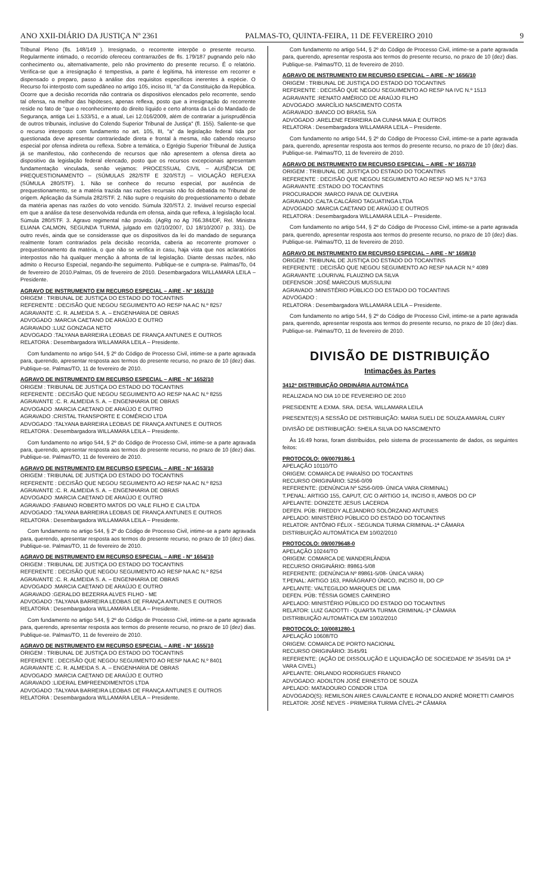ANO XXII-DIÁRIO DA JUSTIÇA Nº 2361 PALMAS-TO, QUINTA-FEIRA, 11 DE FEVEREIRO 2010 9
Tribunal Pleno (fls. 148/149 ). Irresignado, o recorrente interpõe o presente recurso. Regularmente intimado, o recorrido ofereceu contrarrazões de fls. 179/187 pugnando pelo não conhecimento ou, alternativamente, pelo não provimento do presente recurso. É o relatório. Verifica-se que a irresignação é tempestiva, a parte é legítima, há interesse em recorrer e dispensado o preparo, passo à análise dos requisitos específicos inerentes à espécie. O Recurso foi interposto com supedâneo no artigo 105, inciso III, "a" da Constituição da República. Ocorre que a decisão recorrida não contraria os dispositivos elencados pelo recorrente, sendo tal ofensa, na melhor das hipóteses, apenas reflexa, posto que a irresignação do recorrente reside no fato de "que o reconhecimento do direito líquido e certo afronta da Lei do Mandado de Segurança, antiga Lei 1.533/51, e a atual, Lei 12.016/2009, além de contrariar a jurisprudência de outros tribunais, inclusive do Colendo Superior Tribunal de Justiça" (fl. 155). Saliente-se que o recurso interposto com fundamento no art. 105, III, "a" da legislação federal tida por questionada deve apresentar contrariedade direta e frontal à mesma, não cabendo recurso especial por ofensa indireta ou reflexa. Sobre a temática, o Egrégio Superior Tribunal de Justiça já se manifestou, não conhecendo de recursos que não apresentem a ofensa direta ao dispositivo da legislação federal elencado, posto que os recursos excepcionais apresentam fundamentação vinculada, senão vejamos: PROCESSUAL CIVIL – AUSÊNCIA DE PREQUESTIONAMENTO – (SÚMULAS 282/STF E 320/STJ) – VIOLAÇÃO REFLEXA (SÚMULA 280/STF). 1. Não se conhece do recurso especial, por ausência de prequestionamento, se a matéria trazida nas razões recursais não foi debatida no Tribunal de origem. Aplicação da Súmula 282/STF. 2. Não supre o requisito do prequestionamento o debate da matéria apenas nas razões do voto vencido. Súmula 320/STJ. 2. Inviável recurso especial em que a análise da tese desenvolvida redunda em ofensa, ainda que reflexa, à legislação local. Súmula 280/STF. 3. Agravo regimental não provido. (AgRg no Ag 766.384/DF, Rel. Ministra ELIANA CALMON, SEGUNDA TURMA, julgado em 02/10/2007, DJ 18/10/2007 p. 331). De outro revés, ainda que se considerasse que os dispositivos da lei do mandado de segurança realmente foram contrariados pela decisão recorrida, caberia ao recorrente promover o prequestionamento da matéria, o que não se verifica in casu, haja vista que nos aclaratórios interpostos não há qualquer menção à afronta de tal legislação. Diante dessas razões, não admito o Recurso Especial, negando-lhe seguimento. Publique-se e cumpra-se. Palmas/To, 04 de fevereiro de 2010.Palmas, 05 de fevereiro de 2010. Desembargadora WILLAMARA LEILA – Presidente.
AGRAVO DE INSTRUMENTO EM RECURSO ESPECIAL – AIRE - Nº 1651/10
ORIGEM : TRIBUNAL DE JUSTIÇA DO ESTADO DO TOCANTINS
REFERENTE : DECISÃO QUE NEGOU SEGUIMENTO AO RESP NA AC N.º 8257
AGRAVANTE :C. R. ALMEIDA S. A. – ENGENHARIA DE OBRAS
ADVOGADO :MARCIA CAETANO DE ARAÚJO E OUTRO
AGRAVADO :LUIZ GONZAGA NETO
ADVOGADO :TALYANA BARREIRA LEOBAS DE FRANÇA ANTUNES E OUTROS
RELATORA : Desembargadora WILLAMARA LEILA – Presidente.
Com fundamento no artigo 544, § 2º do Código de Processo Civil, intime-se a parte agravada para, querendo, apresentar resposta aos termos do presente recurso, no prazo de 10 (dez) dias. Publique-se. Palmas/TO, 11 de fevereiro de 2010.
AGRAVO DE INSTRUMENTO EM RECURSO ESPECIAL – AIRE - Nº 1652/10
ORIGEM : TRIBUNAL DE JUSTIÇA DO ESTADO DO TOCANTINS
REFERENTE : DECISÃO QUE NEGOU SEGUIMENTO AO RESP NA AC N.º 8255
AGRAVANTE :C. R. ALMEIDA S. A. – ENGENHARIA DE OBRAS
ADVOGADO :MARCIA CAETANO DE ARAÚJO E OUTRO
AGRAVADO :CRISTAL TRANSPORTE E COMÉRCIO LTDA
ADVOGADO :TALYANA BARREIRA LEOBAS DE FRANÇA ANTUNES E OUTROS
RELATORA : Desembargadora WILLAMARA LEILA – Presidente.
Com fundamento no artigo 544, § 2º do Código de Processo Civil, intime-se a parte agravada para, querendo, apresentar resposta aos termos do presente recurso, no prazo de 10 (dez) dias. Publique-se. Palmas/TO, 11 de fevereiro de 2010.
AGRAVO DE INSTRUMENTO EM RECURSO ESPECIAL – AIRE - Nº 1653/10
ORIGEM : TRIBUNAL DE JUSTIÇA DO ESTADO DO TOCANTINS
REFERENTE : DECISÃO QUE NEGOU SEGUIMENTO AO RESP NA AC N.º 8253
AGRAVANTE :C. R. ALMEIDA S. A. – ENGENHARIA DE OBRAS
ADVOGADO :MARCIA CAETANO DE ARAÚJO E OUTRO
AGRAVADO :FABIANO ROBERTO MATOS DO VALE FILHO E CIA LTDA
ADVOGADO :TALYANA BARREIRA LEOBAS DE FRANÇA ANTUNES E OUTROS
RELATORA : Desembargadora WILLAMARA LEILA – Presidente.
Com fundamento no artigo 544, § 2º do Código de Processo Civil, intime-se a parte agravada para, querendo, apresentar resposta aos termos do presente recurso, no prazo de 10 (dez) dias. Publique-se. Palmas/TO, 11 de fevereiro de 2010.
AGRAVO DE INSTRUMENTO EM RECURSO ESPECIAL – AIRE - Nº 1654/10
ORIGEM : TRIBUNAL DE JUSTIÇA DO ESTADO DO TOCANTINS
REFERENTE : DECISÃO QUE NEGOU SEGUIMENTO AO RESP NA AC N.º 8254
AGRAVANTE :C. R. ALMEIDA S. A. – ENGENHARIA DE OBRAS
ADVOGADO :MARCIA CAETANO DE ARAÚJO E OUTRO
AGRAVADO :GERALDO BEZERRA ALVES FILHO - ME
ADVOGADO :TALYANA BARREIRA LEOBAS DE FRANÇA ANTUNES E OUTROS
RELATORA : Desembargadora WILLAMARA LEILA – Presidente.
Com fundamento no artigo 544, § 2º do Código de Processo Civil, intime-se a parte agravada para, querendo, apresentar resposta aos termos do presente recurso, no prazo de 10 (dez) dias. Publique-se. Palmas/TO, 11 de fevereiro de 2010.
AGRAVO DE INSTRUMENTO EM RECURSO ESPECIAL – AIRE - Nº 1655/10
ORIGEM : TRIBUNAL DE JUSTIÇA DO ESTADO DO TOCANTINS
REFERENTE : DECISÃO QUE NEGOU SEGUIMENTO AO RESP NA AC N.º 8401
AGRAVANTE :C. R. ALMEIDA S. A. – ENGENHARIA DE OBRAS
ADVOGADO :MARCIA CAETANO DE ARAÚJO E OUTRO
AGRAVADO :LIDERAL EMPREENDIMENTOS LTDA
ADVOGADO :TALYANA BARREIRA LEOBAS DE FRANÇA ANTUNES E OUTROS
RELATORA : Desembargadora WILLAMARA LEILA – Presidente.
Com fundamento no artigo 544, § 2º do Código de Processo Civil, intime-se a parte agravada para, querendo, apresentar resposta aos termos do presente recurso, no prazo de 10 (dez) dias. Publique-se. Palmas/TO, 11 de fevereiro de 2010.
AGRAVO DE INSTRUMENTO EM RECURSO ESPECIAL – AIRE - Nº 1656/10
ORIGEM : TRIBUNAL DE JUSTIÇA DO ESTADO DO TOCANTINS
REFERENTE : DECISÃO QUE NEGOU SEGUIMENTO AO RESP NA IVC N.º 1513
AGRAVANTE :RENATO AMÉRICO DE ARAÚJO FILHO
ADVOGADO :MARCÍLIO NASCIMENTO COSTA
AGRAVADO :BANCO DO BRASIL S/A
ADVOGADO :ARELENE FERREIRA DA CUNHA MAIA E OUTROS
RELATORA : Desembargadora WILLAMARA LEILA – Presidente.
Com fundamento no artigo 544, § 2º do Código de Processo Civil, intime-se a parte agravada para, querendo, apresentar resposta aos termos do presente recurso, no prazo de 10 (dez) dias. Publique-se. Palmas/TO, 11 de fevereiro de 2010.
AGRAVO DE INSTRUMENTO EM RECURSO ESPECIAL – AIRE - Nº 1657/10
ORIGEM : TRIBUNAL DE JUSTIÇA DO ESTADO DO TOCANTINS
REFERENTE : DECISÃO QUE NEGOU SEGUIMENTO AO RESP NO MS N.º 3763
AGRAVANTE :ESTADO DO TOCANTINS
PROCURADOR :MARCO PAIVA DE OLIVEIRA
AGRAVADO :CALTA CALCÁRIO TAGUATINGA LTDA
ADVOGADO :MARCIA CAETANO DE ARAÚJO E OUTROS
RELATORA : Desembargadora WILLAMARA LEILA – Presidente.
Com fundamento no artigo 544, § 2º do Código de Processo Civil, intime-se a parte agravada para, querendo, apresentar resposta aos termos do presente recurso, no prazo de 10 (dez) dias. Publique-se. Palmas/TO, 11 de fevereiro de 2010.
AGRAVO DE INSTRUMENTO EM RECURSO ESPECIAL – AIRE - Nº 1658/10
ORIGEM : TRIBUNAL DE JUSTIÇA DO ESTADO DO TOCANTINS
REFERENTE : DECISÃO QUE NEGOU SEGUIMENTO AO RESP NA ACR N.º 4089
AGRAVANTE :LOURIVAL FLAUZINO DA SILVA
DEFENSOR :JOSÉ MARCOUS MUSSULINI
AGRAVADO :MINISTÉRIO PÚBLICO DO ESTADO DO TOCANTINS
ADVOGADO :
RELATORA : Desembargadora WILLAMARA LEILA – Presidente.
Com fundamento no artigo 544, § 2º do Código de Processo Civil, intime-se a parte agravada para, querendo, apresentar resposta aos termos do presente recurso, no prazo de 10 (dez) dias. Publique-se. Palmas/TO, 11 de fevereiro de 2010.
DIVISÃO DE DISTRIBUIÇÃO
Intimações às Partes
3412ª DISTRIBUIÇÃO ORDINÁRIA AUTOMÁTICA
REALIZADA NO DIA 10 DE FEVEREIRO DE 2010
PRESIDENTE A EXMA. SRA. DESA. WILLAMARA LEILA
PRESENTE(S) A SESSÃO DE DISTRIBUIÇÃO: MARIA SUELI DE SOUZA AMARAL CURY
DIVISÃO DE DISTRIBUIÇÃO: SHEILA SILVA DO NASCIMENTO
Às 16:49 horas, foram distribuídos, pelo sistema de processamento de dados, os seguintes feitos:
PROTOCOLO: 09/0079186-1
APELAÇÃO 10110/TO
ORIGEM: COMARCA DE PARAÍSO DO TOCANTINS
RECURSO ORIGINÁRIO: 5256-0/09
REFERENTE: (DENÚNCIA Nº 5256-0/09- ÚNICA VARA CRIMINAL)
T.PENAL: ARTIGO 155, CAPUT, C/C O ARTIGO 14, INCISO II, AMBOS DO CP
APELANTE: DONIZETE JESUS LACERDA
DEFEN. PÚB: FREDDY ALEJANDRO SOLÓRZANO ANTUNES
APELADO: MINISTÉRIO PÚBLICO DO ESTADO DO TOCANTINS
RELATOR: ANTÔNIO FÉLIX - SEGUNDA TURMA CRIMINAL-1ª CÂMARA
DISTRIBUIÇÃO AUTOMÁTICA EM 10/02/2010
PROTOCOLO: 09/0079648-0
APELAÇÃO 10244/TO
ORIGEM: COMARCA DE WANDERLÂNDIA
RECURSO ORIGINÁRIO: 89861-5/08
REFERENTE: (DENÚNCIA Nº 89861-5/08- ÚNICA VARA)
T.PENAL: ARTIGO 163, PARÁGRAFO ÚNICO, INCISO III, DO CP
APELANTE: VALTEGILDO MARQUES DE LIMA
DEFEN. PÚB: TÉSSIA GOMES CARNEIRO
APELADO: MINISTÉRIO PÚBLICO DO ESTADO DO TOCANTINS
RELATOR: LUIZ GADOTTI - QUARTA TURMA CRIMINAL-1ª CÂMARA
DISTRIBUIÇÃO AUTOMÁTICA EM 10/02/2010
PROTOCOLO: 10/0081280-1
APELAÇÃO 10608/TO
ORIGEM: COMARCA DE PORTO NACIONAL
RECURSO ORIGINÁRIO: 3545/91
REFERENTE: (AÇÃO DE DISSOLUÇÃO E LIQUIDAÇÃO DE SOCIEDADE Nº 3545/91 DA 1ª VARA CIVEL)
APELANTE: ORLANDO RODRIGUES FRANCO
ADVOGADO: ADOILTON JOSÉ ERNESTO DE SOUZA
APELADO: MATADOURO CONDOR LTDA
ADVOGADO(S): REMILSON AIRES CAVALCANTE E RONALDO ANDRÉ MORETTI CAMPOS
RELATOR: JOSÉ NEVES - PRIMEIRA TURMA CÍVEL-2ª CÂMARA